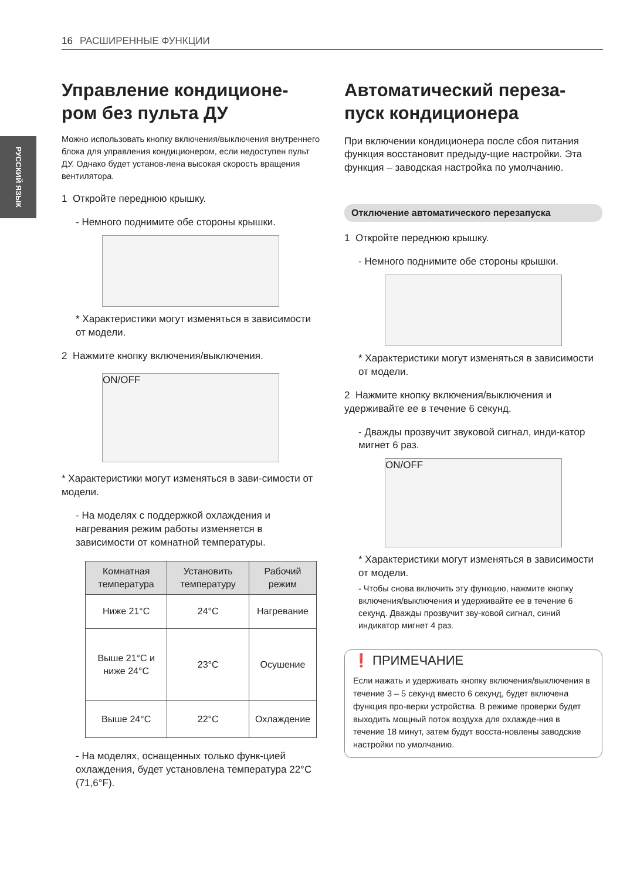16 РАСШИРЕННЫЕ ФУНКЦИИ
РУССКИЙ ЯЗЫК
Управление кондиционе-ром без пульта ДУ
Можно использовать кнопку включения/выключения внутреннего блока для управления кондиционером, если недоступен пульт ДУ. Однако будет установ-лена высокая скорость вращения вентилятора.
1 Откройте переднюю крышку.
- Немного поднимите обе стороны крышки.
* Характеристики могут изменяться в зависимости от модели.
2 Нажмите кнопку включения/выключения.
ON/OFF
* Характеристики могут изменяться в зави-симости от модели.
- На моделях с поддержкой охлаждения и нагревания режим работы изменяется в зависимости от комнатной температуры.
| Комнатная температура | Установить температуру | Рабочий режим |
| --- | --- | --- |
| Ниже 21°C | 24°C | Нагревание |
| Выше 21°C и ниже 24°C | 23°C | Осушение |
| Выше 24°C | 22°C | Охлаждение |
- На моделях, оснащенных только функ-цией охлаждения, будет установлена температура 22°C (71,6°F).
Автоматический переза-пуск кондиционера
При включении кондиционера после сбоя питания функция восстановит предыду-щие настройки. Эта функция – заводская настройка по умолчанию.
Отключение автоматического перезапуска
1 Откройте переднюю крышку.
- Немного поднимите обе стороны крышки.
* Характеристики могут изменяться в зависимости от модели.
2 Нажмите кнопку включения/выключения и удерживайте ее в течение 6 секунд.
- Дважды прозвучит звуковой сигнал, инди-катор мигнет 6 раз.
ON/OFF
* Характеристики могут изменяться в зависимости от модели.
- Чтобы снова включить эту функцию, нажмите кнопку включения/выключения и удерживайте ее в течение 6 секунд. Дважды прозвучит зву-ковой сигнал, синий индикатор мигнет 4 раз.
❗ ПРИМЕЧАНИЕ
Если нажать и удерживать кнопку включения/выключения в течение 3 – 5 секунд вместо 6 секунд, будет включена функция про-верки устройства. В режиме проверки будет выходить мощный поток воздуха для охлажде-ния в течение 18 минут, затем будут восста-новлены заводские настройки по умолчанию.